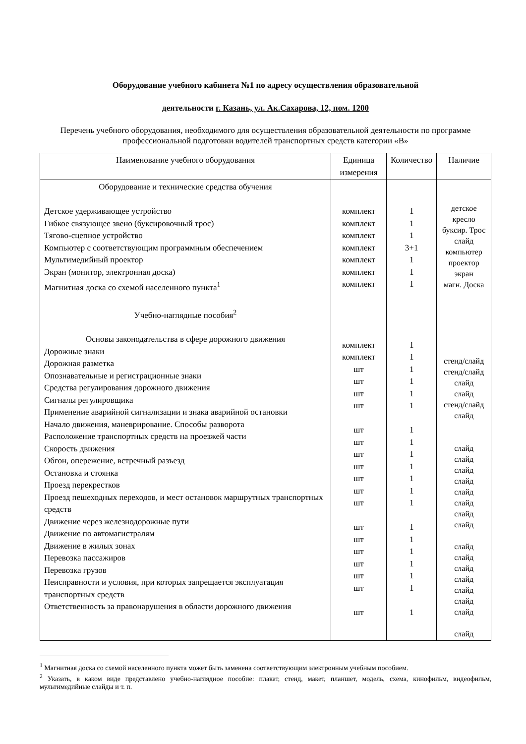Оборудование учебного кабинета №1 по адресу осуществления образовательной
деятельности г. Казань, ул. Ак.Сахарова, 12, пом. 1200
Перечень учебного оборудования, необходимого для осуществления образовательной деятельности по программе профессиональной подготовки водителей транспортных средств категории «В»
| Наименование учебного оборудования | Единица измерения | Количество | Наличие |
| --- | --- | --- | --- |
| Оборудование и технические средства обучения Детское удерживающее устройство Гибкое связующее звено (буксировочный трос) Тягово-сцепное устройство Компьютер с соответствующим программным обеспечением Мультимедийный проектор Экран (монитор, электронная доска) Магнитная доска со схемой населенного пункта<sup>1</sup> Учебно-наглядные пособия<sup>2</sup> Основы законодательства в сфере дорожного движения Дорожные знаки Дорожная разметка Опознавательные и регистрационные знаки Средства регулирования дорожного движения Сигналы регулировщика Применение аварийной сигнализации и знака аварийной остановки Начало движения, маневрирование. Способы разворота Расположение транспортных средств на проезжей части Скорость движения Обгон, опережение, встречный разъезд Остановка и стоянка Проезд перекрестков Проезд пешеходных переходов, и мест остановок маршрутных транспортных средств Движение через железнодорожные пути Движение по автомагистралям Движение в жилых зонах Перевозка пассажиров Перевозка грузов Неисправности и условия, при которых запрещается эксплуатация транспортных средств Ответственность за правонарушения в области дорожного движения | комплект комплект комплект комплект комплект комплект комплект комплект комплект шт шт шт шт шт шт шт шт шт шт шт шт шт шт шт шт шт шт | 1 1 1 3+1 1 1 1 1 1 1 1 1 1 1 1 1 1 1 1 1 1 1 1 1 1 1 1 | детское кресло буксир. Трос слайд компьютер проектор экран магн. Доска стенд/слайд стенд/слайд слайд слайд стенд/слайд слайд слайд слайд слайд слайд слайд слайд слайд слайд слайд слайд слайд слайд слайд слайд слайд слайд |
<sup>1</sup> Магнитная доска со схемой населенного пункта может быть заменена соответствующим электронным учебным пособием.
<sup>2</sup> Указать, в каком виде представлено учебно-наглядное пособие: плакат, стенд, макет, планшет, модель, схема, кинофильм, видеофильм, мультимедийные слайды и т. п.